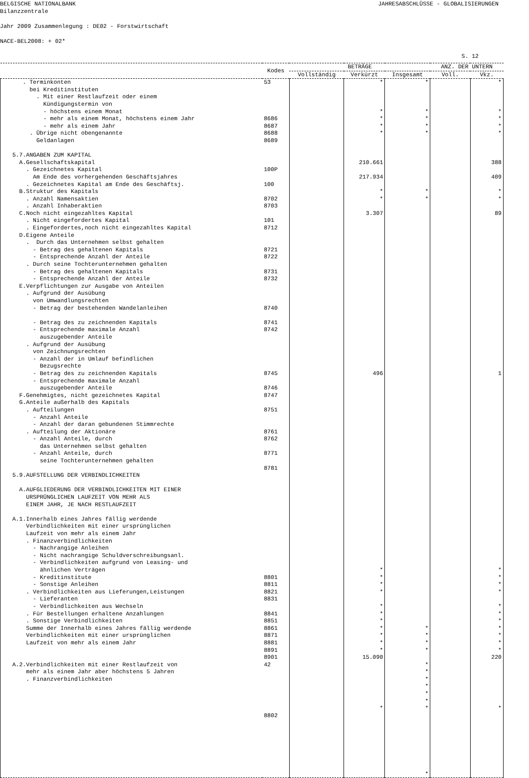BELGISCHE NATIONALBANK JAHRESABSCHLÜSSE - GLOBALISIERUNGEN
Bilanzzentrale
Jahr 2009 Zusammenlegung : DE02 - Forstwirtschaft
NACE-BEL2008: + 02*
S. 12
| | Kodes | BETRÄGE | | | ANZ. DER UNTERN | |
| --- | --- | --- | --- | --- | --- | --- |
| | | Vollständig | Verkürzt | Insgesamt | Voll. | Vkz. |
| . Terminkonten bei Kreditinstituten . Mit einer Restlaufzeit oder einem Kündigungstermin von - höchstens einem Monat - mehr als einem Monat, höchstens einem Jahr - mehr als einem Jahr . Übrige nicht obengenannte Geldanlagen 5.7.ANGABEN ZUM KAPITAL A.Gesellschaftskapital . Gezeichnetes Kapital Am Ende des vorhergehenden Geschäftsjahres . Gezeichnetes Kapital am Ende des Geschäftsj. B.Struktur des Kapitals . Anzahl Namensaktien . Anzahl Inhaberaktien C.Noch nicht eingezahltes Kapital . Nicht eingefordertes Kapital . Eingefordertes,noch nicht eingezahltes Kapital D.Eigene Anteile . Durch das Unternehmen selbst gehalten - Betrag des gehaltenen Kapitals - Entsprechende Anzahl der Anteile . Durch seine Tochterunternehmen gehalten - Betrag des gehaltenen Kapitals - Entsprechende Anzahl der Anteile E.Verpflichtungen zur Ausgabe von Anteilen . Aufgrund der Ausübung von Umwandlungsrechten - Betrag der bestehenden Wandelanleihen - Betrag des zu zeichnenden Kapitals - Entsprechende maximale Anzahl auszugebender Anteile . Aufgrund der Ausübung von Zeichnungsrechten - Anzahl der in Umlauf befindlichen Bezugsrechte - Betrag des zu zeichnenden Kapitals - Entsprechende maximale Anzahl auszugebender Anteile F.Genehmigtes, nicht gezeichnetes Kapital G.Anteile außerhalb des Kapitals . Aufteilungen - Anzahl Anteile - Anzahl der daran gebundenen Stimmrechte . Aufteilung der Aktionäre - Anzahl Anteile, durch das Unternehmen selbst gehalten - Anzahl Anteile, durch seine Tochterunternehmen gehalten 5.9.AUFSTELLUNG DER VERBINDLICHKEITEN A.AUFGLIEDERUNG DER VERBINDLICHKEITEN MIT EINER URSPRÜNGLICHEN LAUFZEIT VON MEHR ALS EINEM JAHR, JE NACH RESTLAUFZEIT A.1.Innerhalb eines Jahres fällig werdende Verbindlichkeiten mit einer ursprünglichen Laufzeit von mehr als einem Jahr . Finanzverbindlichkeiten - Nachrangige Anleihen - Nicht nachrangige Schuldverschreibungsanl. - Verbindlichkeiten aufgrund von Leasing- und ähnlichen Verträgen - Kreditinstitute - Sonstige Anleihen . Verbindlichkeiten aus Lieferungen,Leistungen - Lieferanten - Verbindlichkeiten aus Wechseln . Für Bestellungen erhaltene Anzahlungen . Sonstige Verbindlichkeiten Summe der Innerhalb eines Jahres fällig werdende Verbindlichkeiten mit einer ursprünglichen Laufzeit von mehr als einem Jahr A.2.Verbindlichkeiten mit einer Restlaufzeit von mehr als einem Jahr aber höchstens 5 Jahren . Finanzverbindlichkeiten | 53 8686 8687 8688 8689 100P 100 8702 8703 101 8712 8721 8722 8731 8732 8740 8741 8742 8745 8746 8747 8751 8761 8762 8771 8781 8801 8811 8821 8831 8841 8851 8861 8871 8881 8891 8901 42 8802 | | * * * * * 210.661 217.934 * * 3.307 496 * * * * * * * * * * * 15.090 * | * * * * * * * * * * * * * * * * * * * | | * * * * * 388 409 * * 89 1 * * * * * * * * * * * 220 * |